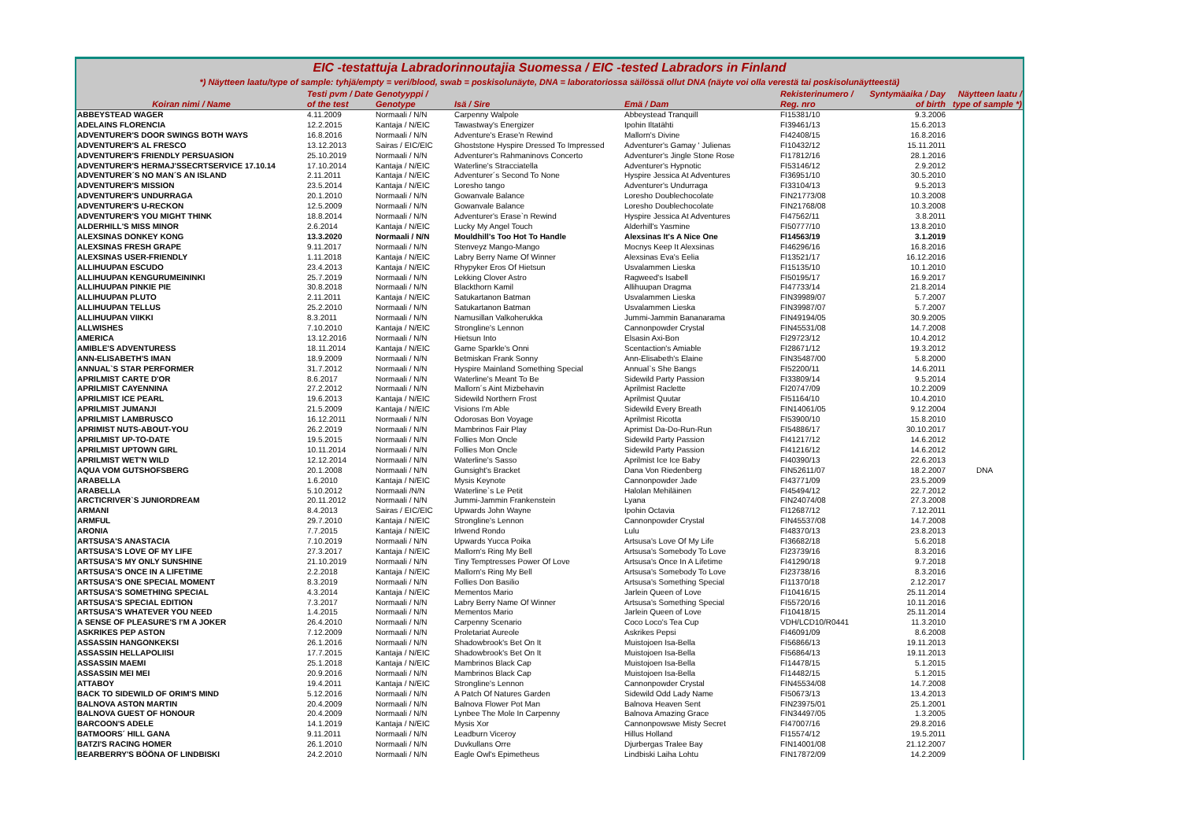EIC -testattuja Labradorinnoutajia Suomessa / EIC -tested Labradors in Finland
*) Näytteen laatu/type of sample: tyhjä/empty = veri/blood, swab = poskisolunäyte, DNA = laboratoriossa säilössä ollut DNA (näyte voi olla verestä tai poskisolunäytteestä)
| Koiran nimi / Name | Testi pvm / Date of the test | Genotyyppi / Genotype | Isä / Sire | Emä / Dam | Rekisterinumero / Reg. nro | Syntymäaika / Day of birth | Näytteen laatu / type of sample *) |
| --- | --- | --- | --- | --- | --- | --- | --- |
| ABBEYSTEAD WAGER | 4.11.2009 | Normaali / N/N | Carpenny Walpole | Abbeystead Tranquill | FI15381/10 | 9.3.2006 | |
| ADELAINS FLORENCIA | 12.2.2015 | Kantaja / N/EIC | Tawastway's Energizer | Ipohin Iltatähti | FI39461/13 | 15.6.2013 | |
| ADVENTURER'S DOOR SWINGS BOTH WAYS | 16.8.2016 | Normaali / N/N | Adventure's Erase'n Rewind | Mallorn's Divine | FI42408/15 | 16.8.2016 | |
| ADVENTURER'S AL FRESCO | 13.12.2013 | Sairas / EIC/EIC | Ghoststone Hyspire Dressed To Impressed | Adventurer's Gamay ' Julienas | FI10432/12 | 15.11.2011 | |
| ADVENTURER'S FRIENDLY PERSUASION | 25.10.2019 | Normaali / N/N | Adventurer's Rahmaninovs Concerto | Adventurer's Jingle Stone Rose | FI17812/16 | 28.1.2016 | |
| ADVENTURER'S HERMAJ'SSECRTSERVICE 17.10.14 | 17.10.2014 | Kantaja / N/EIC | Waterline's Stracciatella | Adventurer's Hypnotic | FI53146/12 | 2.9.2012 | |
| ADVENTURER´S NO MAN´S AN ISLAND | 2.11.2011 | Kantaja / N/EIC | Adventurer´s Second To None | Hyspire Jessica At Adventures | FI36951/10 | 30.5.2010 | |
| ADVENTURER'S MISSION | 23.5.2014 | Kantaja / N/EIC | Loresho tango | Adventurer's Undurraga | FI33104/13 | 9.5.2013 | |
| ADVENTURER'S UNDURRAGA | 20.1.2010 | Normaali / N/N | Gowanvale Balance | Loresho Doublechocolate | FIN21773/08 | 10.3.2008 | |
| ADVENTURER'S U-RECKON | 12.5.2009 | Normaali / N/N | Gowanvale Balance | Loresho Doublechocolate | FIN21768/08 | 10.3.2008 | |
| ADVENTURER'S YOU MIGHT THINK | 18.8.2014 | Normaali / N/N | Adventurer's Erase`n Rewind | Hyspire Jessica At Adventures | FI47562/11 | 3.8.2011 | |
| ALDERHILL'S MISS MINOR | 2.6.2014 | Kantaja / N/EIC | Lucky My Angel Touch | Alderhill's Yasmine | FI50777/10 | 13.8.2010 | |
| ALEXSINAS DONKEY KONG | 13.3.2020 | Normaali / N/N | Mouldhill's Too Hot To Handle | Alexsinas It's A Nice One | FI14563/19 | 3.1.2019 | |
| ALEXSINAS FRESH GRAPE | 9.11.2017 | Normaali / N/N | Stenveyz Mango-Mango | Mocnys Keep It Alexsinas | FI46296/16 | 16.8.2016 | |
| ALEXSINAS USER-FRIENDLY | 1.11.2018 | Kantaja / N/EIC | Labry Berry Name Of Winner | Alexsinas Eva's Eelia | FI13521/17 | 16.12.2016 | |
| ALLIHUUPAN ESCUDO | 23.4.2013 | Kantaja / N/EIC | Rhypyker Eros Of Hietsun | Usvalammen Lieska | FI15135/10 | 10.1.2010 | |
| ALLIHUUPAN KENGURUMEININKI | 25.7.2019 | Normaali / N/N | Lekking Clover Astro | Ragweed's Isabell | FI50195/17 | 16.9.2017 | |
| ALLIHUUPAN PINKIE PIE | 30.8.2018 | Normaali / N/N | Blackthorn Kamil | Allihuupan Dragma | FI47733/14 | 21.8.2014 | |
| ALLIHUUPAN PLUTO | 2.11.2011 | Kantaja / N/EIC | Satukartanon Batman | Usvalammen Lieska | FIN39989/07 | 5.7.2007 | |
| ALLIHUUPAN TELLUS | 25.2.2010 | Normaali / N/N | Satukartanon Batman | Usvalammen Lieska | FIN39987/07 | 5.7.2007 | |
| ALLIHUUPAN VIIKKI | 8.3.2011 | Normaali / N/N | Namusillan Valkoherukka | Jummi-Jammin Bananarama | FIN49194/05 | 30.9.2005 | |
| ALLWISHES | 7.10.2010 | Kantaja / N/EIC | Strongline's Lennon | Cannonpowder Crystal | FIN45531/08 | 14.7.2008 | |
| AMERICA | 13.12.2016 | Normaali / N/N | Hietsun Into | Elsasin Axi-Bon | FI29723/12 | 10.4.2012 | |
| AMIBLE'S ADVENTURESS | 18.11.2014 | Kantaja / N/EIC | Game Sparkle's Onni | Scentaction's Amiable | FI28671/12 | 19.3.2012 | |
| ANN-ELISABETH'S IMAN | 18.9.2009 | Normaali / N/N | Betmiskan Frank Sonny | Ann-Elisabeth's Elaine | FIN35487/00 | 5.8.2000 | |
| ANNUAL`S STAR PERFORMER | 31.7.2012 | Normaali / N/N | Hyspire Mainland Something Special | Annual`s She Bangs | FI52200/11 | 14.6.2011 | |
| APRILMIST CARTE D'OR | 8.6.2017 | Normaali / N/N | Waterline's Meant To Be | Sidewild Party Passion | FI33809/14 | 9.5.2014 | |
| APRILMIST CAYENNINA | 27.2.2012 | Normaali / N/N | Mallorn´s Aint Mizbehavin | Aprilmist Raclette | FI20747/09 | 10.2.2009 | |
| APRILMIST ICE PEARL | 19.6.2013 | Kantaja / N/EIC | Sidewild Northern Frost | Aprilmist Quutar | FI51164/10 | 10.4.2010 | |
| APRILMIST JUMANJI | 21.5.2009 | Kantaja / N/EIC | Visions I'm Able | Sidewild Every Breath | FIN14061/05 | 9.12.2004 | |
| APRILMIST LAMBRUSCO | 16.12.2011 | Normaali / N/N | Odorosas Bon Voyage | Aprilmist Ricotta | FI53900/10 | 15.8.2010 | |
| APRIMIST NUTS-ABOUT-YOU | 26.2.2019 | Normaali / N/N | Mambrinos Fair Play | Aprimist Da-Do-Run-Run | FI54886/17 | 30.10.2017 | |
| APRILMIST UP-TO-DATE | 19.5.2015 | Normaali / N/N | Follies Mon Oncle | Sidewild Party Passion | FI41217/12 | 14.6.2012 | |
| APRILMIST UPTOWN GIRL | 10.11.2014 | Normaali / N/N | Follies Mon Oncle | Sidewild Party Passion | FI41216/12 | 14.6.2012 | |
| APRILMIST WET'N WILD | 12.12.2014 | Normaali / N/N | Waterline's Sasso | Aprilmist Ice Ice Baby | FI40390/13 | 22.6.2013 | |
| AQUA VOM GUTSHOFSBERG | 20.1.2008 | Normaali / N/N | Gunsight's Bracket | Dana Von Riedenberg | FIN52611/07 | 18.2.2007 | DNA |
| ARABELLA | 1.6.2010 | Kantaja / N/EIC | Mysis Keynote | Cannonpowder Jade | FI43771/09 | 23.5.2009 | |
| ARABELLA | 5.10.2012 | Normaali /N/N | Waterline`s Le Petit | Halolan Mehiläinen | FI45494/12 | 22.7.2012 | |
| ARCTICRIVER`S JUNIORDREAM | 20.11.2012 | Normaali / N/N | Jummi-Jammin Frankenstein | Lyana | FIN24074/08 | 27.3.2008 | |
| ARMANI | 8.4.2013 | Sairas / EIC/EIC | Upwards John Wayne | Ipohin Octavia | FI12687/12 | 7.12.2011 | |
| ARMFUL | 29.7.2010 | Kantaja / N/EIC | Strongline's Lennon | Cannonpowder Crystal | FIN45537/08 | 14.7.2008 | |
| ARONIA | 7.7.2015 | Kantaja / N/EIC | Irlwend Rondo | Lulu | FI48370/13 | 23.8.2013 | |
| ARTSUSA'S ANASTACIA | 7.10.2019 | Normaali / N/N | Upwards Yucca Poika | Artsusa's Love Of My Life | FI36682/18 | 5.6.2018 | |
| ARTSUSA'S LOVE OF MY LIFE | 27.3.2017 | Kantaja / N/EIC | Mallorn's Ring My Bell | Artsusa's Somebody To Love | FI23739/16 | 8.3.2016 | |
| ARTSUSA'S MY ONLY SUNSHINE | 21.10.2019 | Normaali / N/N | Tiny Temptresses Power Of Love | Artsusa's Once In A Lifetime | FI41290/18 | 9.7.2018 | |
| ARTSUSA'S ONCE IN A LIFETIME | 2.2.2018 | Kantaja / N/EIC | Mallorn's Ring My Bell | Artsusa's Somebody To Love | FI23738/16 | 8.3.2016 | |
| ARTSUSA'S ONE SPECIAL MOMENT | 8.3.2019 | Normaali / N/N | Follies Don Basilio | Artsusa's Something Special | FI11370/18 | 2.12.2017 | |
| ARTSUSA'S SOMETHING SPECIAL | 4.3.2014 | Kantaja / N/EIC | Mementos Mario | Jarlein Queen of Love | FI10416/15 | 25.11.2014 | |
| ARTSUSA'S SPECIAL EDITION | 7.3.2017 | Normaali / N/N | Labry Berry Name Of Winner | Artsusa's Something Special | FI55720/16 | 10.11.2016 | |
| ARTSUSA'S WHATEVER YOU NEED | 1.4.2015 | Normaali / N/N | Mementos Mario | Jarlein Queen of Love | FI10418/15 | 25.11.2014 | |
| A SENSE OF PLEASURE'S I'M A JOKER | 26.4.2010 | Normaali / N/N | Carpenny Scenario | Coco Loco's Tea Cup | VDH/LCD10/R0441 | 11.3.2010 | |
| ASKRIKES PEP ASTON | 7.12.2009 | Normaali / N/N | Proletariat Aureole | Askrikes Pepsi | FI46091/09 | 8.6.2008 | |
| ASSASSIN HANGONKEKSI | 26.1.2016 | Normaali / N/N | Shadowbrook's Bet On It | Muistojoen Isa-Bella | FI56866/13 | 19.11.2013 | |
| ASSASSIN HELLAPOLIISI | 17.7.2015 | Kantaja / N/EIC | Shadowbrook's Bet On It | Muistojoen Isa-Bella | FI56864/13 | 19.11.2013 | |
| ASSASSIN MAEMI | 25.1.2018 | Kantaja / N/EIC | Mambrinos Black Cap | Muistojoen Isa-Bella | FI14478/15 | 5.1.2015 | |
| ASSASSIN MEI MEI | 20.9.2016 | Normaali / N/N | Mambrinos Black Cap | Muistojoen Isa-Bella | FI14482/15 | 5.1.2015 | |
| ATTABOY | 19.4.2011 | Kantaja / N/EIC | Strongline's Lennon | Cannonpowder Crystal | FIN45534/08 | 14.7.2008 | |
| BACK TO SIDEWILD OF ORIM'S MIND | 5.12.2016 | Normaali / N/N | A Patch Of Natures Garden | Sidewild Odd Lady Name | FI50673/13 | 13.4.2013 | |
| BALNOVA ASTON MARTIN | 20.4.2009 | Normaali / N/N | Balnova Flower Pot Man | Balnova Heaven Sent | FIN23975/01 | 25.1.2001 | |
| BALNOVA GUEST OF HONOUR | 20.4.2009 | Normaali / N/N | Lynbee The Mole In Carpenny | Balnova Amazing Grace | FIN34497/05 | 1.3.2005 | |
| BARCOON'S ADELE | 14.1.2019 | Kantaja / N/EIC | Mysis Xor | Cannonpowswe Misty Secret | FI47007/16 | 29.8.2016 | |
| BATMOORS´ HILL GANA | 9.11.2011 | Normaali / N/N | Leadburn Viceroy | Hillus Holland | FI15574/12 | 19.5.2011 | |
| BATZI'S RACING HOMER | 26.1.2010 | Normaali / N/N | Duvkullans Orre | Djurbergas Tralee Bay | FIN14001/08 | 21.12.2007 | |
| BEARBERRY'S BÖÖNA OF LINDBISKI | 24.2.2010 | Normaali / N/N | Eagle Owl's Epimetheus | Lindbiski Laiha Lohtu | FIN17872/09 | 14.2.2009 | |